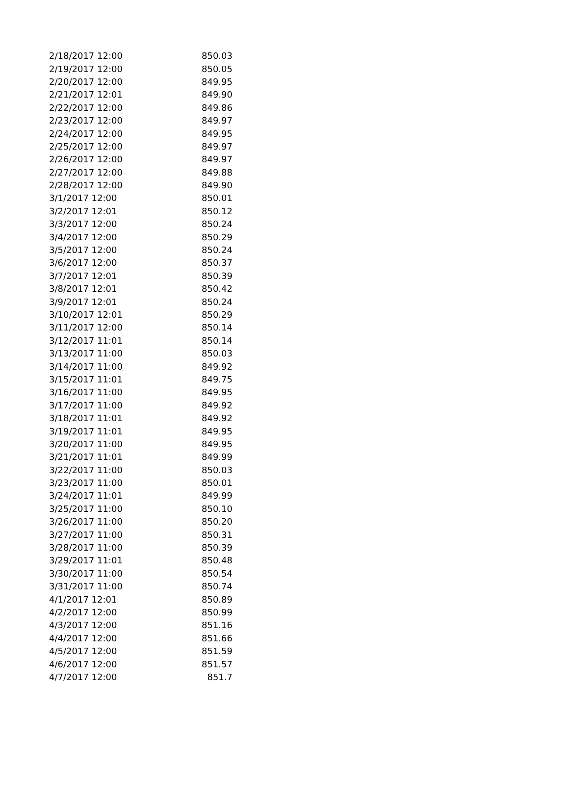| 2/18/2017 12:00 | 850.03 |
| 2/19/2017 12:00 | 850.05 |
| 2/20/2017 12:00 | 849.95 |
| 2/21/2017 12:01 | 849.90 |
| 2/22/2017 12:00 | 849.86 |
| 2/23/2017 12:00 | 849.97 |
| 2/24/2017 12:00 | 849.95 |
| 2/25/2017 12:00 | 849.97 |
| 2/26/2017 12:00 | 849.97 |
| 2/27/2017 12:00 | 849.88 |
| 2/28/2017 12:00 | 849.90 |
| 3/1/2017 12:00 | 850.01 |
| 3/2/2017 12:01 | 850.12 |
| 3/3/2017 12:00 | 850.24 |
| 3/4/2017 12:00 | 850.29 |
| 3/5/2017 12:00 | 850.24 |
| 3/6/2017 12:00 | 850.37 |
| 3/7/2017 12:01 | 850.39 |
| 3/8/2017 12:01 | 850.42 |
| 3/9/2017 12:01 | 850.24 |
| 3/10/2017 12:01 | 850.29 |
| 3/11/2017 12:00 | 850.14 |
| 3/12/2017 11:01 | 850.14 |
| 3/13/2017 11:00 | 850.03 |
| 3/14/2017 11:00 | 849.92 |
| 3/15/2017 11:01 | 849.75 |
| 3/16/2017 11:00 | 849.95 |
| 3/17/2017 11:00 | 849.92 |
| 3/18/2017 11:01 | 849.92 |
| 3/19/2017 11:01 | 849.95 |
| 3/20/2017 11:00 | 849.95 |
| 3/21/2017 11:01 | 849.99 |
| 3/22/2017 11:00 | 850.03 |
| 3/23/2017 11:00 | 850.01 |
| 3/24/2017 11:01 | 849.99 |
| 3/25/2017 11:00 | 850.10 |
| 3/26/2017 11:00 | 850.20 |
| 3/27/2017 11:00 | 850.31 |
| 3/28/2017 11:00 | 850.39 |
| 3/29/2017 11:01 | 850.48 |
| 3/30/2017 11:00 | 850.54 |
| 3/31/2017 11:00 | 850.74 |
| 4/1/2017 12:01 | 850.89 |
| 4/2/2017 12:00 | 850.99 |
| 4/3/2017 12:00 | 851.16 |
| 4/4/2017 12:00 | 851.66 |
| 4/5/2017 12:00 | 851.59 |
| 4/6/2017 12:00 | 851.57 |
| 4/7/2017 12:00 | 851.7 |